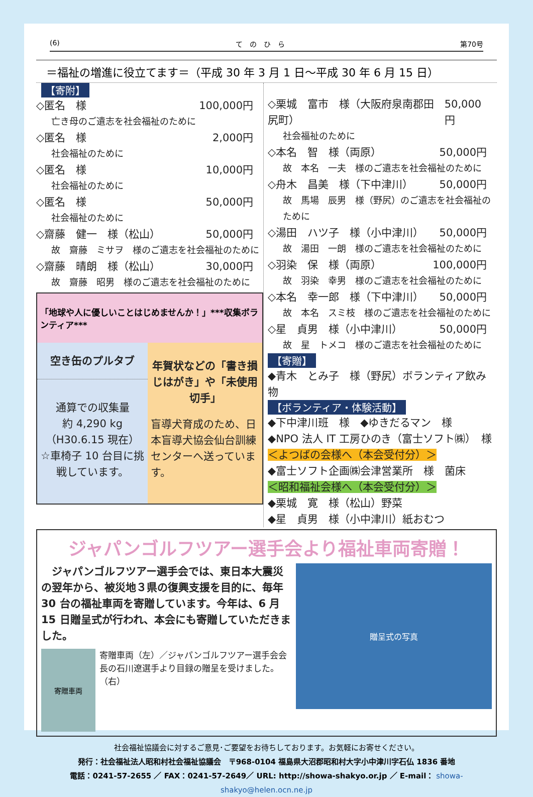(6) て　の　ひ　ら 第70号
＝福祉の増進に役立てます＝（平成 30 年 3 月 1 日～平成 30 年 6 月 15 日）
【寄附】
◇匿名　様 100,000円
亡き母のご遺志を社会福祉のために
◇匿名　様 2,000円
社会福祉のために
◇匿名　様 10,000円
社会福祉のために
◇匿名　様 50,000円
社会福祉のために
◇齋藤　健一　様（松山） 50,000円
故　齋藤　ミサヲ　様のご遺志を社会福祉のために
◇齋藤　晴朗　様（松山） 30,000円
故　齋藤　昭男　様のご遺志を社会福祉のために
「地球や人に優しいことはじめませんか！」***収集ボランティア***
空き缶のプルタブ
通算での収集量
約 4,290 kg
（H30.6.15 現在）
☆車椅子 10 台目に挑戦しています。
年賀状などの「書き損じはがき」や「未使用切手」
盲導犬育成のため、日本盲導犬協会仙台訓練センターへ送っています。
◇栗城　富市　様（大阪府泉南郡田尻町）
50,000円
社会福祉のために
◇本名　智　様（両原） 50,000円
故　本名　一夫　様のご遺志を社会福祉のために
◇舟木　昌美　様（下中津川） 50,000円
故　馬場　辰男　様（野尻）のご遺志を社会福祉のために
◇湯田　ハツ子　様（小中津川） 50,000円
故　湯田　一朗　様のご遺志を社会福祉のために
◇羽染　保　様（両原） 100,000円
故　羽染　幸男　様のご遺志を社会福祉のために
◇本名　幸一郎　様（下中津川） 50,000円
故　本名　スミ枝　様のご遺志を社会福祉のために
◇星　貞男　様（小中津川） 50,000円
故　星　トメコ　様のご遺志を社会福祉のために
【寄贈】
◆青木　とみ子　様（野尻）ボランティア飲み物
【ボランティア・体験活動】
◆下中津川班　様　◆ゆきだるマン　様
◆NPO 法人 IT 工房ひのき（富士ソフト㈱）　様
＜よつばの会様へ（本会受付分）＞
◆富士ソフト企画㈱会津営業所　様　菌床
＜昭和福祉会様へ（本会受付分）＞
◆栗城　寛　様（松山）野菜
◆星　貞男　様（小中津川）紙おむつ
ジャパンゴルフツアー選手会より福祉車両寄贈！
　ジャパンゴルフツアー選手会では、東日本大震災の翌年から、被災地３県の復興支援を目的に、毎年 30 台の福祉車両を寄贈しています。今年は、6 月 15 日贈呈式が行われ、本会にも寄贈していただきました。
寄贈車両
寄贈車両（左）／ジャパンゴルフツアー選手会会長の石川遼選手より目録の贈呈を受けました。（右）
贈呈式の写真
社会福祉協議会に対するご意見･ご要望をお待ちしております。お気軽にお寄せください。
発行：社会福祉法人昭和村社会福祉協議会　〒968-0104 福島県大沼郡昭和村大字小中津川字石仏 1836 番地
電話：0241-57-2655 ／ FAX：0241-57-2649／ URL: http://showa-shakyo.or.jp ／ E-mail： showa-shakyo@helen.ocn.ne.jp